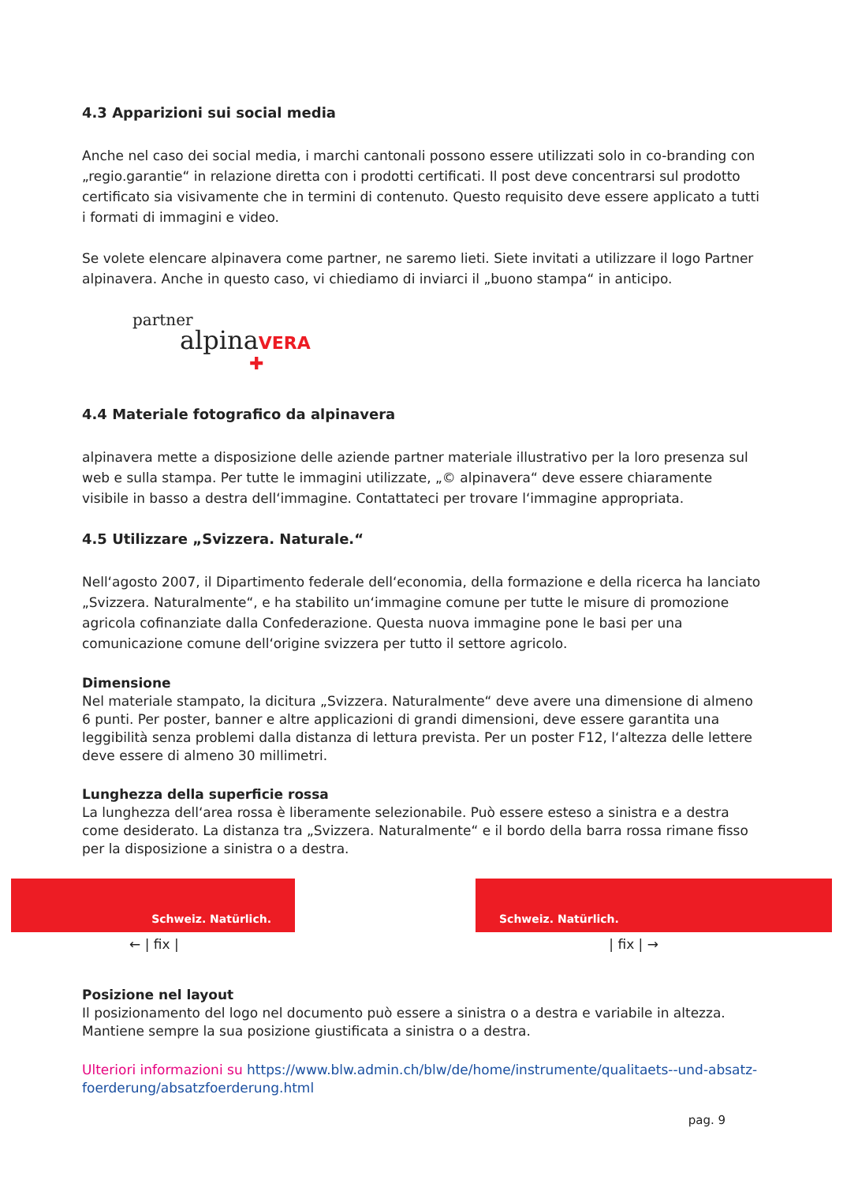4.3 Apparizioni sui social media
Anche nel caso dei social media, i marchi cantonali possono essere utilizzati solo in co-branding con „regio.garantie“ in relazione diretta con i prodotti certificati. Il post deve concentrarsi sul prodotto certificato sia visivamente che in termini di contenuto. Questo requisito deve essere applicato a tutti i formati di immagini e video.
Se volete elencare alpinavera come partner, ne saremo lieti. Siete invitati a utilizzare il logo Partner alpinavera. Anche in questo caso, vi chiediamo di inviarci il „buono stampa“ in anticipo.
partner
alpinaVERA
✚
4.4 Materiale fotografico da alpinavera
alpinavera mette a disposizione delle aziende partner materiale illustrativo per la loro presenza sul web e sulla stampa. Per tutte le immagini utilizzate, „© alpinavera“ deve essere chiaramente visibile in basso a destra dell‘immagine. Contattateci per trovare l‘immagine appropriata.
4.5 Utilizzare „Svizzera. Naturale.“
Nell‘agosto 2007, il Dipartimento federale dell‘economia, della formazione e della ricerca ha lanciato „Svizzera. Naturalmente“, e ha stabilito un‘immagine comune per tutte le misure di promozione agricola cofinanziate dalla Confederazione. Questa nuova immagine pone le basi per una comunicazione comune dell‘origine svizzera per tutto il settore agricolo.
Dimensione
Nel materiale stampato, la dicitura „Svizzera. Naturalmente“ deve avere una dimensione di almeno 6 punti. Per poster, banner e altre applicazioni di grandi dimensioni, deve essere garantita una leggibilità senza problemi dalla distanza di lettura prevista. Per un poster F12, l‘altezza delle lettere deve essere di almeno 30 millimetri.
Lunghezza della superficie rossa
La lunghezza dell‘area rossa è liberamente selezionabile. Può essere esteso a sinistra e a destra come desiderato. La distanza tra „Svizzera. Naturalmente“ e il bordo della barra rossa rimane fisso per la disposizione a sinistra o a destra.
Schweiz. Natürlich.
Schweiz. Natürlich.
← | fix | | fix | →
Posizione nel layout
Il posizionamento del logo nel documento può essere a sinistra o a destra e variabile in altezza. Mantiene sempre la sua posizione giustificata a sinistra o a destra.
Ulteriori informazioni su https://www.blw.admin.ch/blw/de/home/instrumente/qualitaets--und-absatz-foerderung/absatzfoerderung.html
pag. 9